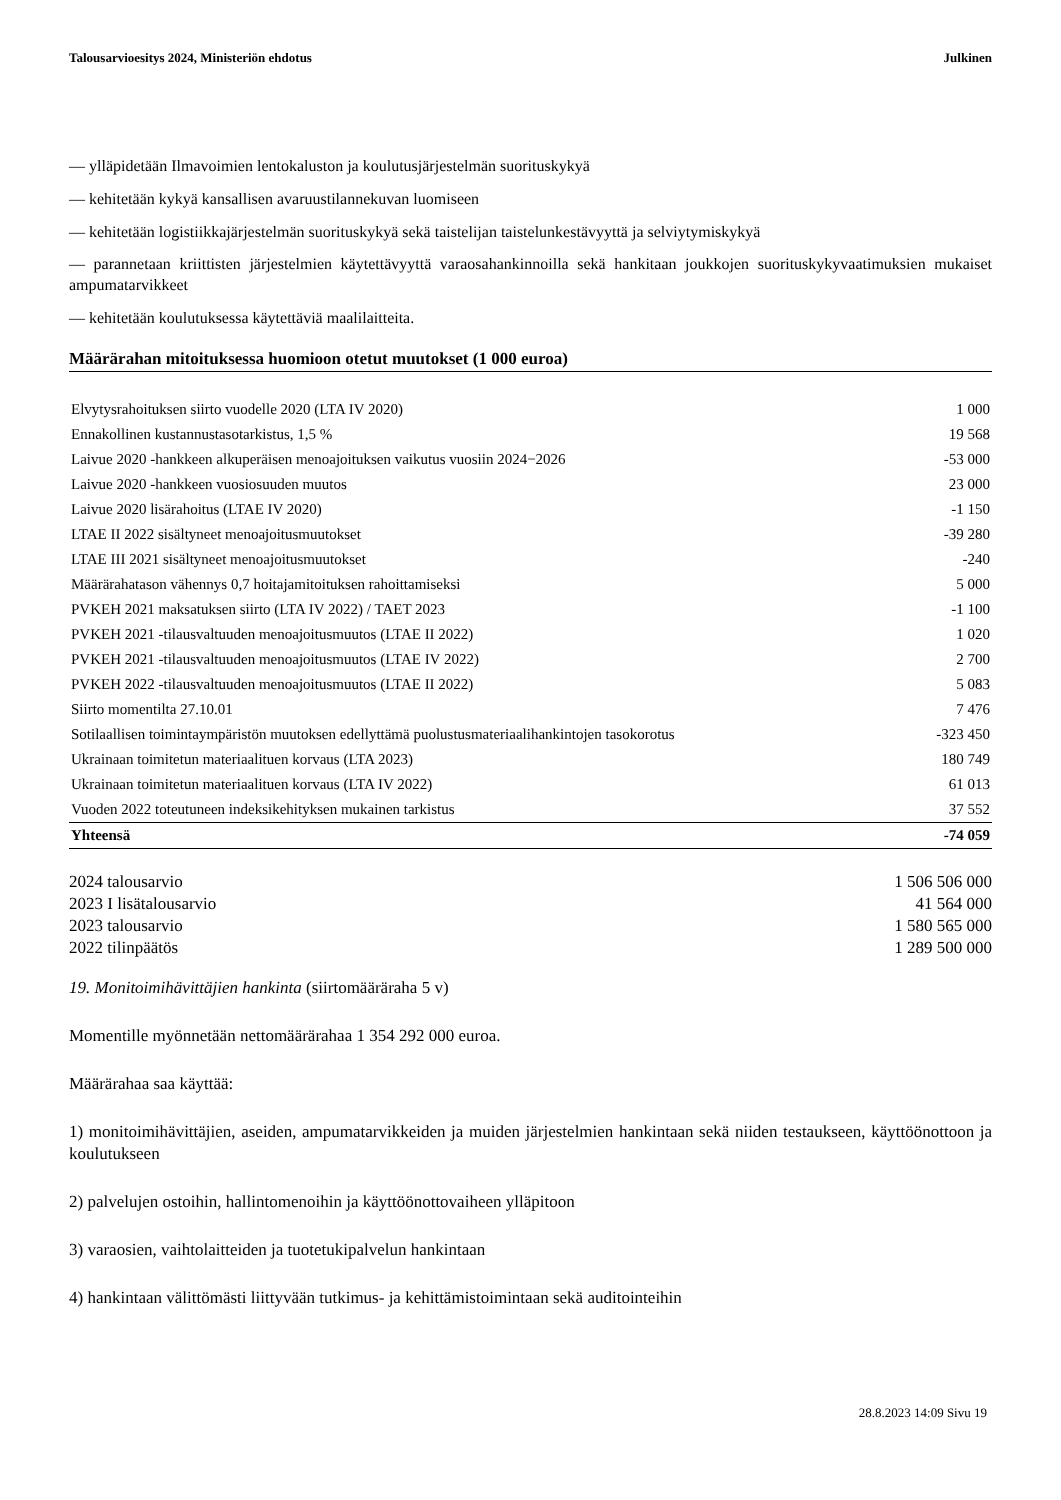Talousarvioesitys 2024, Ministeriön ehdotus Julkinen
— ylläpidetään Ilmavoimien lentokaluston ja koulutusjärjestelmän suorituskykyä
— kehitetään kykyä kansallisen avaruustilannekuvan luomiseen
— kehitetään logistiikkajärjestelmän suorituskykyä sekä taistelijan taistelunkestävyyttä ja selviytymiskykyä
— parannetaan kriittisten järjestelmien käytettävyyttä varaosahankinnoilla sekä hankitaan joukkojen suorituskyky­vaatimuksien mukaiset ampumatarvikkeet
— kehitetään koulutuksessa käytettäviä maalilaitteita.
Määrärahan mitoituksessa huomioon otetut muutokset (1 000 euroa)
| Elvytysrahoituksen siirto vuodelle 2020 (LTA IV 2020) | 1 000 |
| Ennakollinen kustannustasotarkistus, 1,5 % | 19 568 |
| Laivue 2020 -hankkeen alkuperäisen menoajoituksen vaikutus vuosiin 2024−2026 | -53 000 |
| Laivue 2020 -hankkeen vuosiosuuden muutos | 23 000 |
| Laivue 2020 lisärahoitus (LTAE IV 2020) | -1 150 |
| LTAE II 2022 sisältyneet menoajoitusmuutokset | -39 280 |
| LTAE III 2021 sisältyneet menoajoitusmuutokset | -240 |
| Määrärahatason vähennys 0,7 hoitajamitoituksen rahoittamiseksi | 5 000 |
| PVKEH 2021 maksatuksen siirto (LTA IV 2022) / TAET 2023 | -1 100 |
| PVKEH 2021 -tilausvaltuuden menoajoitusmuutos (LTAE II 2022) | 1 020 |
| PVKEH 2021 -tilausvaltuuden menoajoitusmuutos (LTAE IV 2022) | 2 700 |
| PVKEH 2022 -tilausvaltuuden menoajoitusmuutos (LTAE II 2022) | 5 083 |
| Siirto momentilta 27.10.01 | 7 476 |
| Sotilaallisen toimintaympäristön muutoksen edellyttämä puolustusmateriaalihankintojen tasokorotus | -323 450 |
| Ukrainaan toimitetun materiaalituen korvaus (LTA 2023) | 180 749 |
| Ukrainaan toimitetun materiaalituen korvaus (LTA IV 2022) | 61 013 |
| Vuoden 2022 toteutuneen indeksikehityksen mukainen tarkistus | 37 552 |
| Yhteensä | -74 059 |
| 2024 talousarvio | 1 506 506 000 |
| 2023 I lisätalousarvio | 41 564 000 |
| 2023 talousarvio | 1 580 565 000 |
| 2022 tilinpäätös | 1 289 500 000 |
19. Monitoimihävittäjien hankinta (siirtomääräraha 5 v)
Momentille myönnetään nettomäärärahaa 1 354 292 000 euroa.
Määrärahaa saa käyttää:
1) monitoimihävittäjien, aseiden, ampumatarvikkeiden ja muiden järjestelmien hankintaan sekä niiden testaukseen, käyttöönottoon ja koulutukseen
2) palvelujen ostoihin, hallintomenoihin ja käyttöönottovaiheen ylläpitoon
3) varaosien, vaihtolaitteiden ja tuotetukipalvelun hankintaan
4) hankintaan välittömästi liittyvään tutkimus- ja kehittämistoimintaan sekä auditointeihin
28.8.2023 14:09 Sivu 19